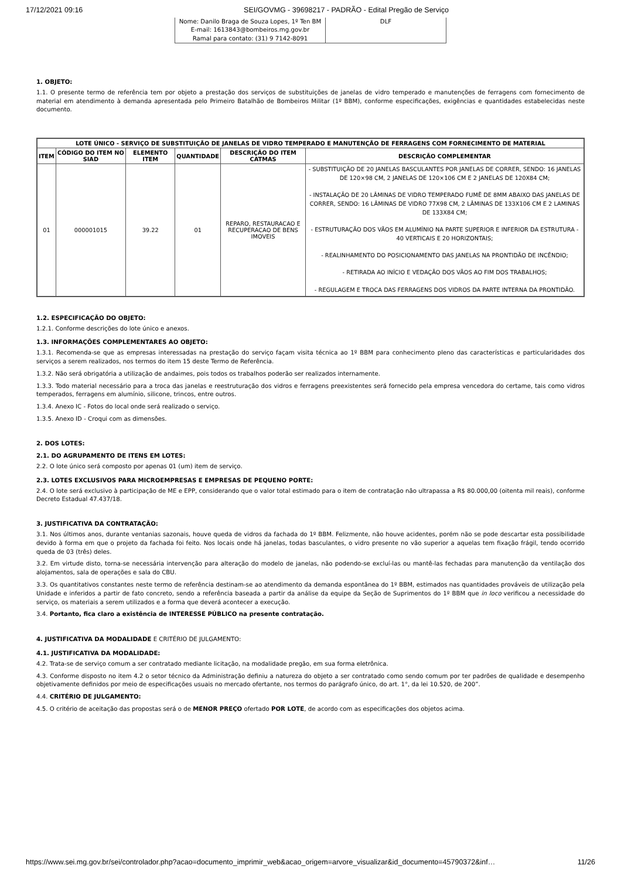17/12/2021 09:16 SEI/GOVMG - 39698217 - PADRÃO - Edital Pregão de Serviço
| Nome: Danilo Braga de Souza Lopes, 1º Ten BM E-mail: 1613843@bombeiros.mg.gov.br Ramal para contato: (31) 9 7142-8091 | DLF |
1. OBJETO:
1.1. O presente termo de referência tem por objeto a prestação dos serviços de substituições de janelas de vidro temperado e manutenções de ferragens com fornecimento de material em atendimento à demanda apresentada pelo Primeiro Batalhão de Bombeiros Militar (1º BBM), conforme especificações, exigências e quantidades estabelecidas neste documento.
| LOTE ÚNICO - SERVIÇO DE SUBSTITUIÇÃO DE JANELAS DE VIDRO TEMPERADO E MANUTENÇÃO DE FERRAGENS COM FORNECIMENTO DE MATERIAL | | | | | |
| --- | --- | --- | --- | --- | --- |
| ITEM | CÓDIGO DO ITEM NO SIAD | ELEMENTO ITEM | QUANTIDADE | DESCRIÇÃO DO ITEM CATMAS | DESCRIÇÃO COMPLEMENTAR |
| 01 | 000001015 | 39.22 | 01 | REPARO, RESTAURACAO E RECUPERACAO DE BENS IMOVEIS | - SUBSTITUIÇÃO DE 20 JANELAS BASCULANTES POR JANELAS DE CORRER, SENDO: 16 JANELAS DE 120×98 CM, 2 JANELAS DE 120×106 CM E 2 JANELAS DE 120X84 CM; - INSTALAÇÃO DE 20 LÂMINAS DE VIDRO TEMPERADO FUMÊ DE 8MM ABAIXO DAS JANELAS DE CORRER, SENDO: 16 LÂMINAS DE VIDRO 77X98 CM, 2 LÂMINAS DE 133X106 CM E 2 LAMINAS DE 133X84 CM; - ESTRUTURAÇÃO DOS VÃOS EM ALUMÍNIO NA PARTE SUPERIOR E INFERIOR DA ESTRUTURA - 40 VERTICAIS E 20 HORIZONTAIS; - REALINHAMENTO DO POSICIONAMENTO DAS JANELAS NA PRONTIDÃO DE INCÊNDIO; - RETIRADA AO INÍCIO E VEDAÇÃO DOS VÃOS AO FIM DOS TRABALHOS; - REGULAGEM E TROCA DAS FERRAGENS DOS VIDROS DA PARTE INTERNA DA PRONTIDÃO. |
1.2. ESPECIFICAÇÃO DO OBJETO:
1.2.1. Conforme descrições do lote único e anexos.
1.3. INFORMAÇÕES COMPLEMENTARES AO OBJETO:
1.3.1. Recomenda-se que as empresas interessadas na prestação do serviço façam visita técnica ao 1º BBM para conhecimento pleno das características e particularidades dos serviços a serem realizados, nos termos do item 15 deste Termo de Referência.
1.3.2. Não será obrigatória a utilização de andaimes, pois todos os trabalhos poderão ser realizados internamente.
1.3.3. Todo material necessário para a troca das janelas e reestruturação dos vidros e ferragens preexistentes será fornecido pela empresa vencedora do certame, tais como vidros temperados, ferragens em alumínio, silicone, trincos, entre outros.
1.3.4. Anexo IC - Fotos do local onde será realizado o serviço.
1.3.5. Anexo ID - Croqui com as dimensões.
2. DOS LOTES:
2.1. DO AGRUPAMENTO DE ITENS EM LOTES:
2.2. O lote único será composto por apenas 01 (um) item de serviço.
2.3. LOTES EXCLUSIVOS PARA MICROEMPRESAS E EMPRESAS DE PEQUENO PORTE:
2.4. O lote será exclusivo à participação de ME e EPP, considerando que o valor total estimado para o item de contratação não ultrapassa a R$ 80.000,00 (oitenta mil reais), conforme Decreto Estadual 47.437/18.
3. JUSTIFICATIVA DA CONTRATAÇÃO:
3.1. Nos últimos anos, durante ventanias sazonais, houve queda de vidros da fachada do 1º BBM. Felizmente, não houve acidentes, porém não se pode descartar esta possibilidade devido à forma em que o projeto da fachada foi feito. Nos locais onde há janelas, todas basculantes, o vidro presente no vão superior a aquelas tem fixação frágil, tendo ocorrido queda de 03 (três) deles.
3.2. Em virtude disto, torna-se necessária intervenção para alteração do modelo de janelas, não podendo-se excluí-las ou mantê-las fechadas para manutenção da ventilação dos alojamentos, sala de operações e sala do CBU.
3.3. Os quantitativos constantes neste termo de referência destinam-se ao atendimento da demanda espontânea do 1º BBM, estimados nas quantidades prováveis de utilização pela Unidade e inferidos a partir de fato concreto, sendo a referência baseada a partir da análise da equipe da Seção de Suprimentos do 1º BBM que in loco verificou a necessidade do serviço, os materiais a serem utilizados e a forma que deverá acontecer a execução.
3.4. Portanto, fica claro a existência de INTERESSE PÚBLICO na presente contratação.
4. JUSTIFICATIVA DA MODALIDADE E CRITÉRIO DE JULGAMENTO:
4.1. JUSTIFICATIVA DA MODALIDADE:
4.2. Trata-se de serviço comum a ser contratado mediante licitação, na modalidade pregão, em sua forma eletrônica.
4.3. Conforme disposto no item 4.2 o setor técnico da Administração definiu a natureza do objeto a ser contratado como sendo comum por ter padrões de qualidade e desempenho objetivamente definidos por meio de especificações usuais no mercado ofertante, nos termos do parágrafo único, do art. 1°, da lei 10.520, de 200”.
4.4. CRITÉRIO DE JULGAMENTO:
4.5. O critério de aceitação das propostas será o de MENOR PREÇO ofertado POR LOTE, de acordo com as especificações dos objetos acima.
https://www.sei.mg.gov.br/sei/controlador.php?acao=documento_imprimir_web&acao_origem=arvore_visualizar&id_documento=45790372&inf… 11/26